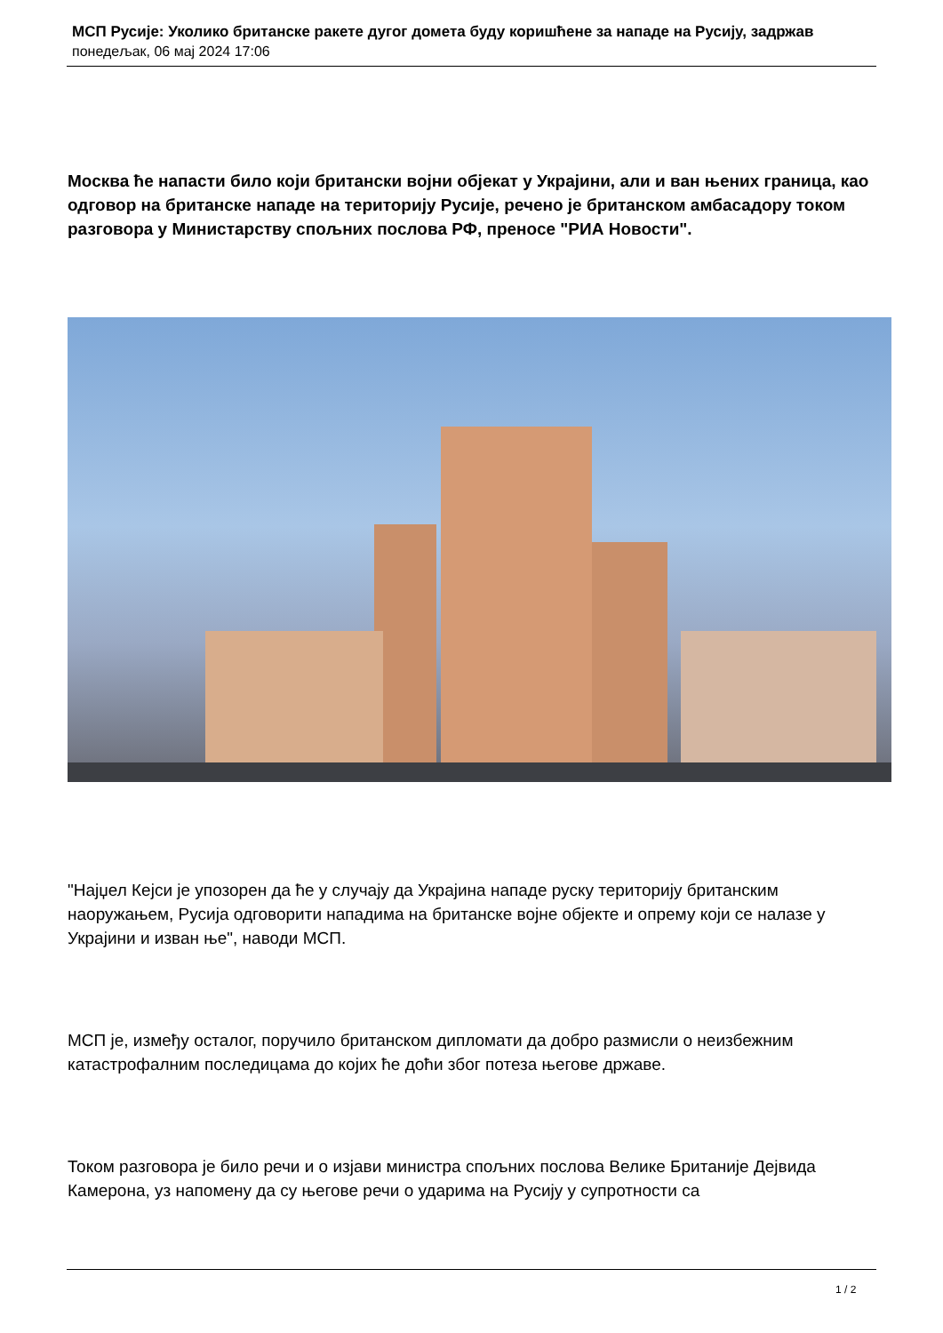МСП Русије: Уколико британске ракете дугог домета буду коришћене за нападе на Русију, задржав
понедељак, 06 мај 2024 17:06
Москва ће напасти било који британски војни објекат у Украјини, али и ван њених граница, као одговор на британске нападе на територију Русије, речено је британском амбасадору током разговора у Министарству спољних послова РФ, преносе "РИА Новости".
"Најџел Кејси је упозорен да ће у случају да Украјина нападе руску територију британским наоружањем, Русија одговорити нападима на британске војне објекте и опрему који се налазе у Украјини и изван ње", наводи МСП.
МСП је, између осталог, поручило британском дипломати да добро размисли о неизбежним катастрофалним последицама до којих ће доћи због потеза његове државе.
Током разговора је било речи и о изјави министра спољних послова Велике Британије Дејвида Камерона, уз напомену да су његове речи о ударима на Русију у супротности са
1 / 2